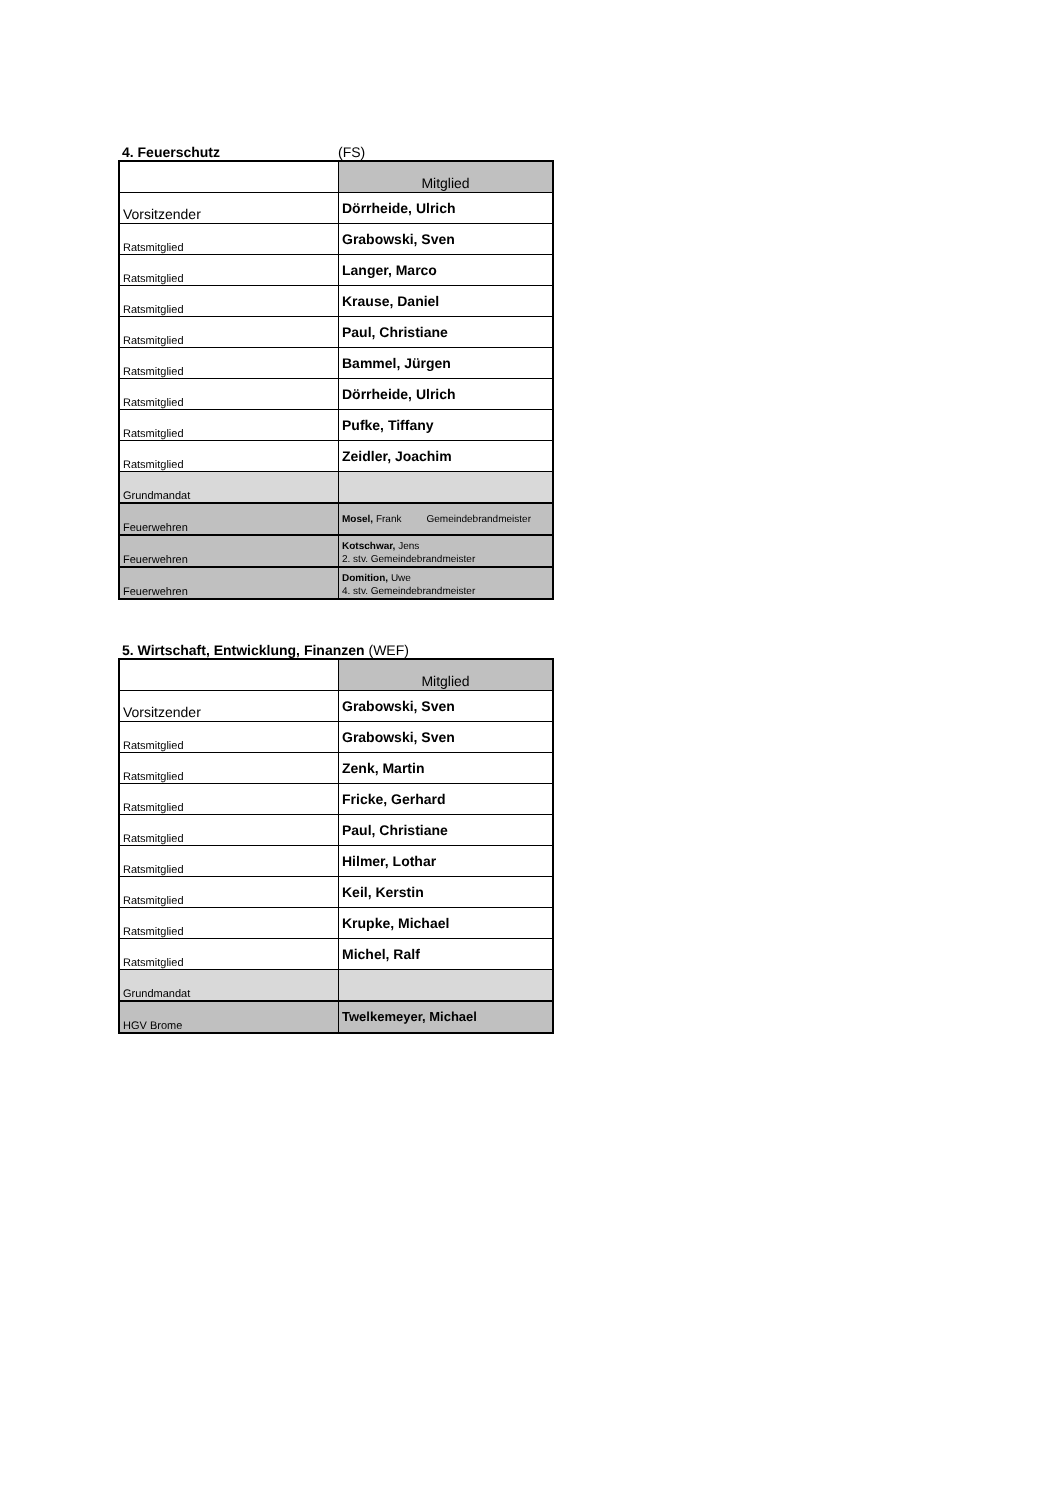4. Feuerschutz (FS)
| | Mitglied |
| Vorsitzender | Dörrheide, Ulrich |
| Ratsmitglied | Grabowski, Sven |
| Ratsmitglied | Langer, Marco |
| Ratsmitglied | Krause, Daniel |
| Ratsmitglied | Paul, Christiane |
| Ratsmitglied | Bammel, Jürgen |
| Ratsmitglied | Dörrheide, Ulrich |
| Ratsmitglied | Pufke, Tiffany |
| Ratsmitglied | Zeidler, Joachim |
| Grundmandat | |
| Feuerwehren | Mosel, Frank Gemeindebrandmeister |
| Feuerwehren | Kotschwar, Jens 2. stv. Gemeindebrandmeister |
| Feuerwehren | Domition, Uwe 4. stv. Gemeindebrandmeister |
5. Wirtschaft, Entwicklung, Finanzen (WEF)
| | Mitglied |
| Vorsitzender | Grabowski, Sven |
| Ratsmitglied | Grabowski, Sven |
| Ratsmitglied | Zenk, Martin |
| Ratsmitglied | Fricke, Gerhard |
| Ratsmitglied | Paul, Christiane |
| Ratsmitglied | Hilmer, Lothar |
| Ratsmitglied | Keil, Kerstin |
| Ratsmitglied | Krupke, Michael |
| Ratsmitglied | Michel, Ralf |
| Grundmandat | |
| HGV Brome | Twelkemeyer, Michael |